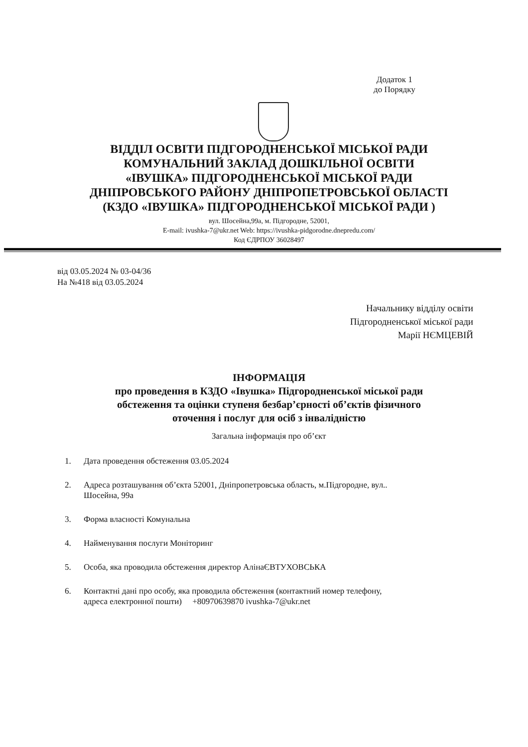Додаток 1
до Порядку
ВІДДІЛ ОСВІТИ ПІДГОРОДНЕНСЬКОЇ МІСЬКОЇ РАДИ
КОМУНАЛЬНИЙ ЗАКЛАД ДОШКІЛЬНОЇ ОСВІТИ
«ІВУШКА» ПІДГОРОДНЕНСЬКОЇ МІСЬКОЇ РАДИ
ДНІПРОВСЬКОГО РАЙОНУ ДНІПРОПЕТРОВСЬКОЇ ОБЛАСТІ
(КЗДО «ІВУШКА» ПІДГОРОДНЕНСЬКОЇ МІСЬКОЇ РАДИ )
вул. Шосейна,99а, м. Підгородне, 52001,
E-mail: ivushka-7@ukr.net Web: https://ivushka-pidgorodne.dnepredu.com/
Код ЄДРПОУ 36028497
від 03.05.2024 № 03-04/36
На №418 від 03.05.2024
Начальнику відділу освіти
Підгородненської міської ради
Марії НЄМЦЕВІЙ
ІНФОРМАЦІЯ
про проведення в КЗДО «Івушка» Підгородненської міської ради
обстеження та оцінки ступеня безбар’єрності об’єктів фізичного
оточення і послуг для осіб з інвалідністю
Загальна інформація про об’єкт
1. Дата проведення обстеження 03.05.2024
2. Адреса розташування об’єкта 52001, Дніпропетровська область, м.Підгородне, вул.. Шосейна, 99а
3. Форма власності Комунальна
4. Найменування послуги Моніторинг
5. Особа, яка проводила обстеження директор АлінаЄВТУХОВСЬКА
6. Контактні дані про особу, яка проводила обстеження (контактний номер телефону, адреса електронної пошти) +80970639870 ivushka-7@ukr.net